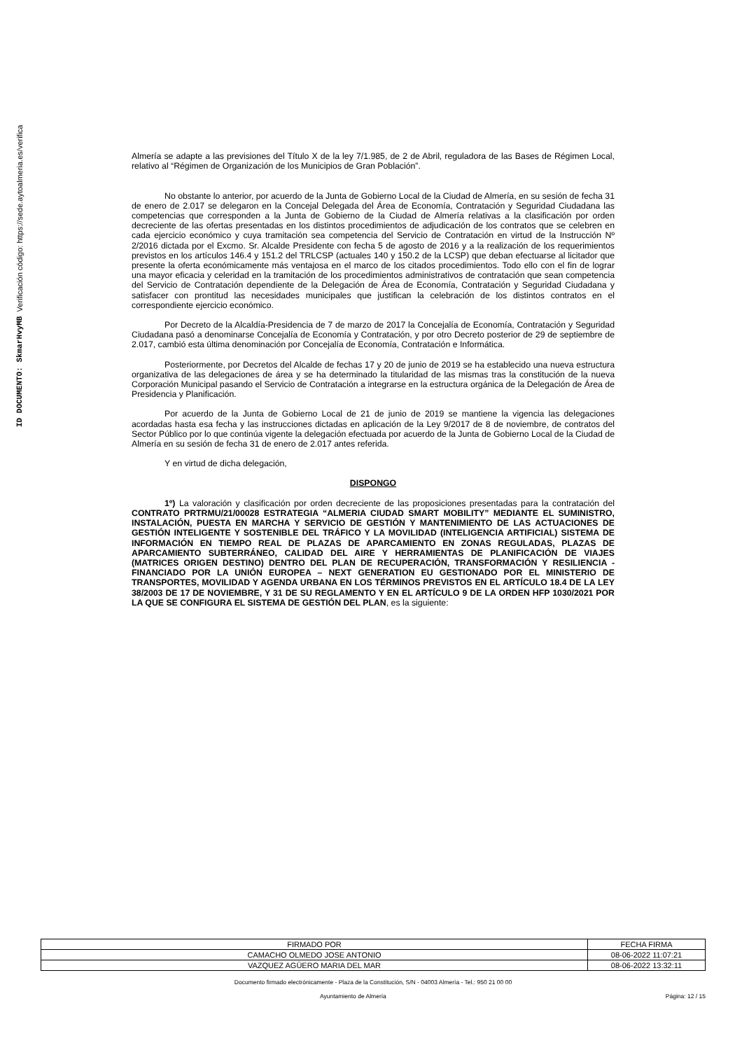ID DOCUMENTO: SkmarHvyMB Verificación código: https://sede.aytoalmeria.es/verifica
Almería se adapte a las previsiones del Título X de la ley 7/1.985, de 2 de Abril, reguladora de las Bases de Régimen Local, relativo al “Régimen de Organización de los Municipios de Gran Población”.
No obstante lo anterior, por acuerdo de la Junta de Gobierno Local de la Ciudad de Almería, en su sesión de fecha 31 de enero de 2.017 se delegaron en la Concejal Delegada del Área de Economía, Contratación y Seguridad Ciudadana las competencias que corresponden a la Junta de Gobierno de la Ciudad de Almería relativas a la clasificación por orden decreciente de las ofertas presentadas en los distintos procedimientos de adjudicación de los contratos que se celebren en cada ejercicio económico y cuya tramitación sea competencia del Servicio de Contratación en virtud de la Instrucción Nº 2/2016 dictada por el Excmo. Sr. Alcalde Presidente con fecha 5 de agosto de 2016 y a la realización de los requerimientos previstos en los artículos 146.4 y 151.2 del TRLCSP (actuales 140 y 150.2 de la LCSP) que deban efectuarse al licitador que presente la oferta económicamente más ventajosa en el marco de los citados procedimientos. Todo ello con el fin de lograr una mayor eficacia y celeridad en la tramitación de los procedimientos administrativos de contratación que sean competencia del Servicio de Contratación dependiente de la Delegación de Área de Economía, Contratación y Seguridad Ciudadana y satisfacer con prontitud las necesidades municipales que justifican la celebración de los distintos contratos en el correspondiente ejercicio económico.
Por Decreto de la Alcaldía-Presidencia de 7 de marzo de 2017 la Concejalía de Economía, Contratación y Seguridad Ciudadana pasó a denominarse Concejalía de Economía y Contratación, y por otro Decreto posterior de 29 de septiembre de 2.017, cambió esta última denominación por Concejalía de Economía, Contratación e Informática.
Posteriormente, por Decretos del Alcalde de fechas 17 y 20 de junio de 2019 se ha establecido una nueva estructura organizativa de las delegaciones de área y se ha determinado la titularidad de las mismas tras la constitución de la nueva Corporación Municipal pasando el Servicio de Contratación a integrarse en la estructura orgánica de la Delegación de Área de Presidencia y Planificación.
Por acuerdo de la Junta de Gobierno Local de 21 de junio de 2019 se mantiene la vigencia las delegaciones acordadas hasta esa fecha y las instrucciones dictadas en aplicación de la Ley 9/2017 de 8 de noviembre, de contratos del Sector Público por lo que continúa vigente la delegación efectuada por acuerdo de la Junta de Gobierno Local de la Ciudad de Almería en su sesión de fecha 31 de enero de 2.017 antes referida.
Y en virtud de dicha delegación,
DISPONGO
1º) La valoración y clasificación por orden decreciente de las proposiciones presentadas para la contratación del CONTRATO PRTRMU/21/00028 ESTRATEGIA “ALMERIA CIUDAD SMART MOBILITY” MEDIANTE EL SUMINISTRO, INSTALACIÓN, PUESTA EN MARCHA Y SERVICIO DE GESTIÓN Y MANTENIMIENTO DE LAS ACTUACIONES DE GESTIÓN INTELIGENTE Y SOSTENIBLE DEL TRÁFICO Y LA MOVILIDAD (INTELIGENCIA ARTIFICIAL) SISTEMA DE INFORMACIÓN EN TIEMPO REAL DE PLAZAS DE APARCAMIENTO EN ZONAS REGULADAS, PLAZAS DE APARCAMIENTO SUBTERRÁNEO, CALIDAD DEL AIRE Y HERRAMIENTAS DE PLANIFICACIÓN DE VIAJES (MATRICES ORIGEN DESTINO) DENTRO DEL PLAN DE RECUPERACIÓN, TRANSFORMACIÓN Y RESILIENCIA - FINANCIADO POR LA UNIÓN EUROPEA – NEXT GENERATION EU GESTIONADO POR EL MINISTERIO DE TRANSPORTES, MOVILIDAD Y AGENDA URBANA EN LOS TÉRMINOS PREVISTOS EN EL ARTÍCULO 18.4 DE LA LEY 38/2003 DE 17 DE NOVIEMBRE, Y 31 DE SU REGLAMENTO Y EN EL ARTÍCULO 9 DE LA ORDEN HFP 1030/2021 POR LA QUE SE CONFIGURA EL SISTEMA DE GESTIÓN DEL PLAN, es la siguiente:
| FIRMADO POR | FECHA FIRMA |
| --- | --- |
| CAMACHO OLMEDO JOSE ANTONIO | 08-06-2022 11:07:21 |
| VAZQUEZ AGÜERO MARIA DEL MAR | 08-06-2022 13:32:11 |
Documento firmado electrónicamente - Plaza de la Constitución, S/N - 04003 Almería - Tel.: 950 21 00 00
Ayuntamiento de Almería Página: 12 / 15